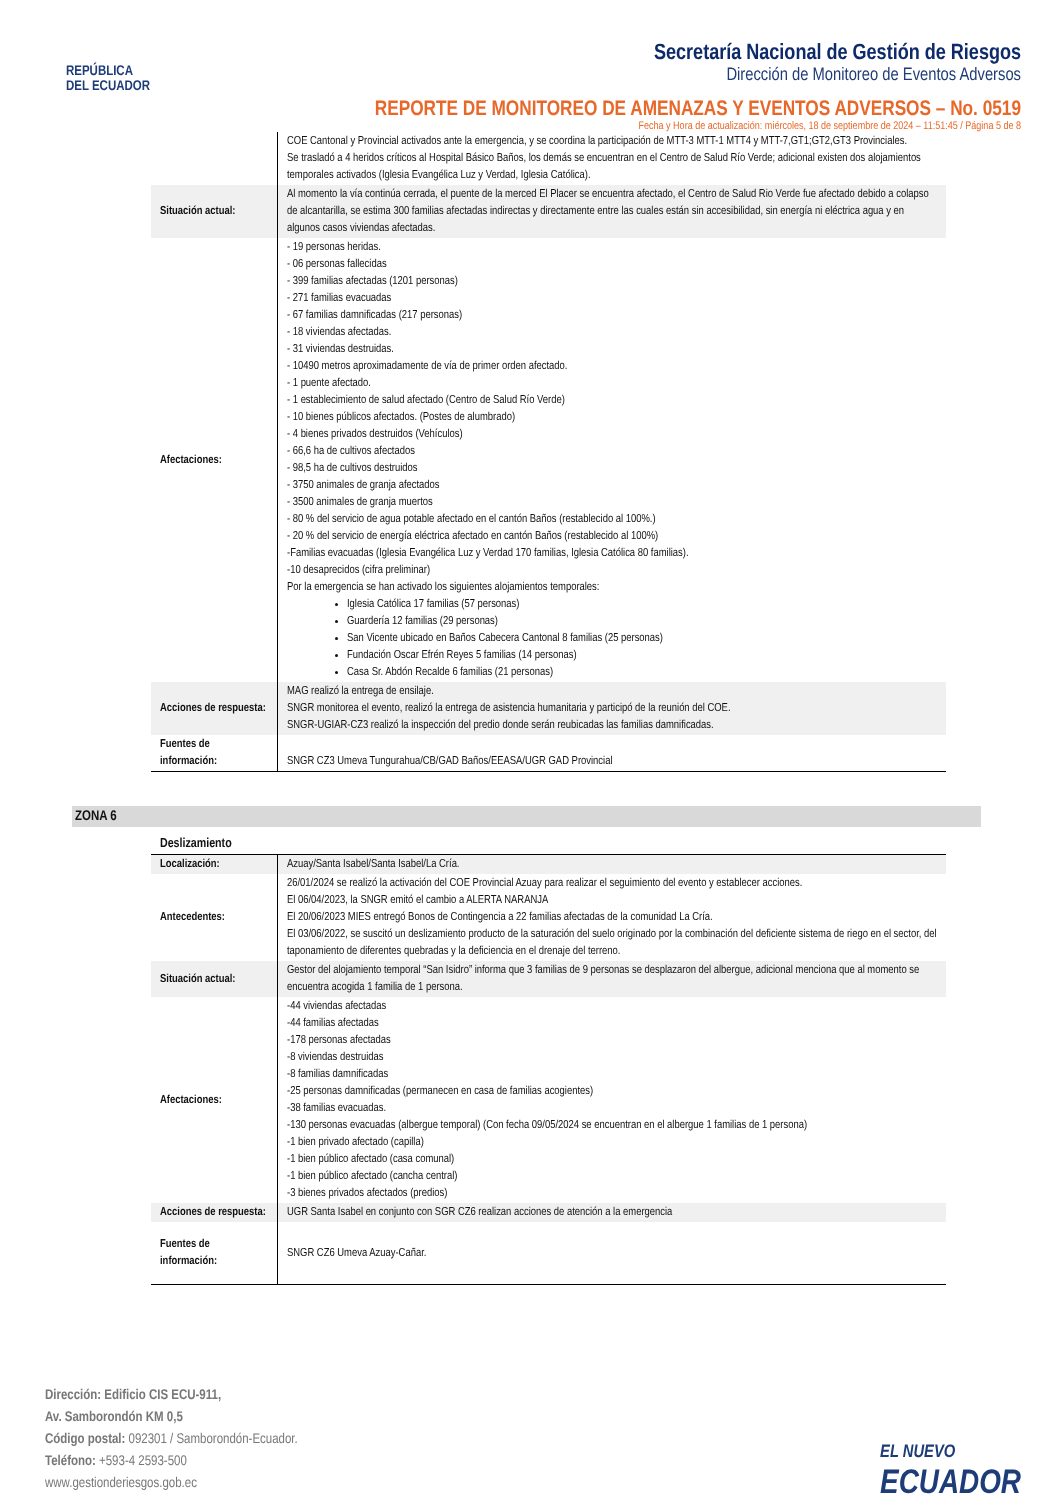REPÚBLICA
DEL ECUADOR
Secretaría Nacional de Gestión de Riesgos
Dirección de Monitoreo de Eventos Adversos
REPORTE DE MONITOREO DE AMENAZAS Y EVENTOS ADVERSOS – No. 0519
Fecha y Hora de actualización: miércoles, 18 de septiembre de 2024 – 11:51:45 / Página 5 de 8
| | COE Cantonal y Provincial activados ante la emergencia, y se coordina la participación de MTT-3 MTT-1 MTT4 y MTT-7,GT1;GT2,GT3 Provinciales. Se trasladó a 4 heridos críticos al Hospital Básico Baños, los demás se encuentran en el Centro de Salud Río Verde; adicional existen dos alojamientos temporales activados (Iglesia Evangélica Luz y Verdad, Iglesia Católica). |
| Situación actual: | Al momento la vía continúa cerrada, el puente de la merced El Placer se encuentra afectado, el Centro de Salud Rio Verde fue afectado debido a colapso de alcantarilla, se estima 300 familias afectadas indirectas y directamente entre las cuales están sin accesibilidad, sin energía ni eléctrica agua y en algunos casos viviendas afectadas. |
| Afectaciones: | - 19 personas heridas. - 06 personas fallecidas - 399 familias afectadas (1201 personas) - 271 familias evacuadas - 67 familias damnificadas (217 personas) - 18 viviendas afectadas. - 31 viviendas destruidas. - 10490 metros aproximadamente de vía de primer orden afectado. - 1 puente afectado. - 1 establecimiento de salud afectado (Centro de Salud Río Verde) - 10 bienes públicos afectados. (Postes de alumbrado) - 4 bienes privados destruidos (Vehículos) - 66,6 ha de cultivos afectados - 98,5 ha de cultivos destruidos - 3750 animales de granja afectados - 3500 animales de granja muertos - 80 % del servicio de agua potable afectado en el cantón Baños (restablecido al 100%.) - 20 % del servicio de energía eléctrica afectado en cantón Baños (restablecido al 100%) -Familias evacuadas (Iglesia Evangélica Luz y Verdad 170 familias, Iglesia Católica 80 familias). -10 desaprecidos (cifra preliminar) Por la emergencia se han activado los siguientes alojamientos temporales: Iglesia Católica 17 familias (57 personas) Guardería 12 familias (29 personas) San Vicente ubicado en Baños Cabecera Cantonal 8 familias (25 personas) Fundación Oscar Efrén Reyes 5 familias (14 personas) Casa Sr. Abdón Recalde 6 familias (21 personas) |
| Acciones de respuesta: | MAG realizó la entrega de ensilaje. SNGR monitorea el evento, realizó la entrega de asistencia humanitaria y participó de la reunión del COE. SNGR-UGIAR-CZ3 realizó la inspección del predio donde serán reubicadas las familias damnificadas. |
| Fuentes de información: | SNGR CZ3 Umeva Tungurahua/CB/GAD Baños/EEASA/UGR GAD Provincial |
ZONA 6
| Deslizamiento | |
| Localización: | Azuay/Santa Isabel/Santa Isabel/La Cría. |
| Antecedentes: | 26/01/2024 se realizó la activación del COE Provincial Azuay para realizar el seguimiento del evento y establecer acciones. El 06/04/2023, la SNGR emitó el cambio a ALERTA NARANJA El 20/06/2023 MIES entregó Bonos de Contingencia a 22 familias afectadas de la comunidad La Cría. El 03/06/2022, se suscitó un deslizamiento producto de la saturación del suelo originado por la combinación del deficiente sistema de riego en el sector, del taponamiento de diferentes quebradas y la deficiencia en el drenaje del terreno. |
| Situación actual: | Gestor del alojamiento temporal “San Isidro” informa que 3 familias de 9 personas se desplazaron del albergue, adicional menciona que al momento se encuentra acogida 1 familia de 1 persona. |
| Afectaciones: | -44 viviendas afectadas -44 familias afectadas -178 personas afectadas -8 viviendas destruidas -8 familias damnificadas -25 personas damnificadas (permanecen en casa de familias acogientes) -38 familias evacuadas. -130 personas evacuadas (albergue temporal) (Con fecha 09/05/2024 se encuentran en el albergue 1 familias de 1 persona) -1 bien privado afectado (capilla) -1 bien público afectado (casa comunal) -1 bien público afectado (cancha central) -3 bienes privados afectados (predios) |
| Acciones de respuesta: | UGR Santa Isabel en conjunto con SGR CZ6 realizan acciones de atención a la emergencia |
| Fuentes de información: | SNGR CZ6 Umeva Azuay-Cañar. |
Dirección: Edificio CIS ECU-911,
Av. Samborondón KM 0,5
Código postal: 092301 / Samborondón-Ecuador.
Teléfono: +593-4 2593-500
www.gestionderiesgos.gob.ec
EL NUEVO
ECUADOR